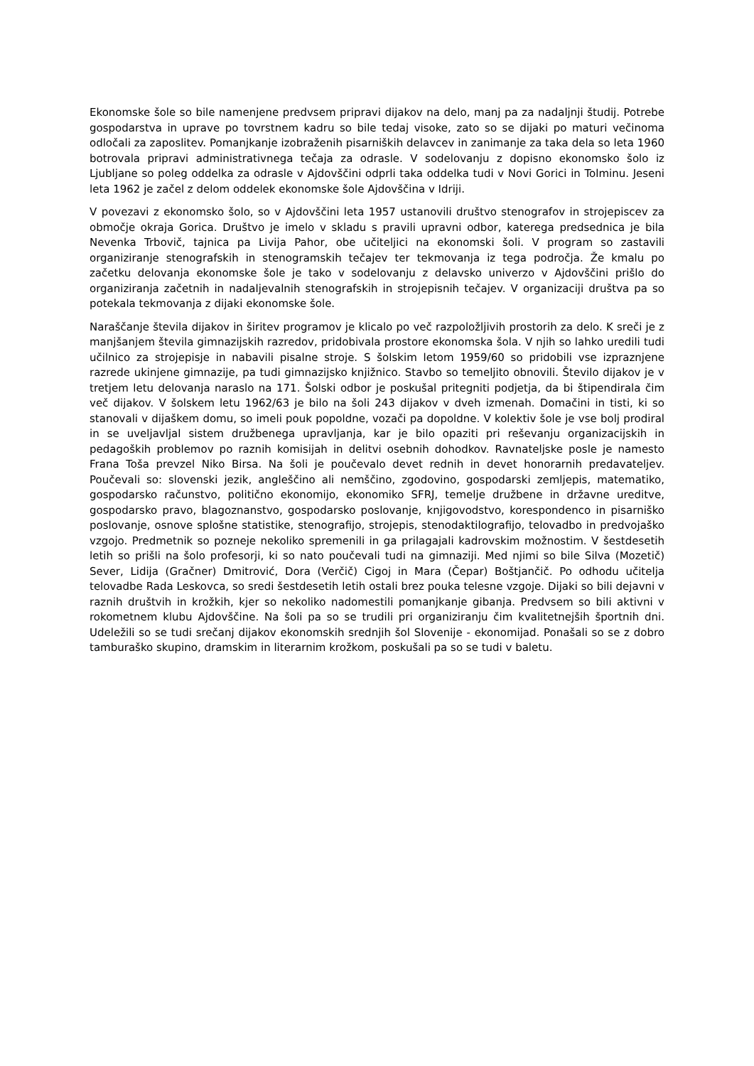Ekonomske šole so bile namenjene predvsem pripravi dijakov na delo, manj pa za nadaljnji študij. Potrebe gospodarstva in uprave po tovrstnem kadru so bile tedaj visoke, zato so se dijaki po maturi večinoma odločali za zaposlitev. Pomanjkanje izobraženih pisarniških delavcev in zanimanje za taka dela so leta 1960 botrovala pripravi administrativnega tečaja za odrasle. V sodelovanju z dopisno ekonomsko šolo iz Ljubljane so poleg oddelka za odrasle v Ajdovščini odprli taka oddelka tudi v Novi Gorici in Tolminu. Jeseni leta 1962 je začel z delom oddelek ekonomske šole Ajdovščina v Idriji.
V povezavi z ekonomsko šolo, so v Ajdovščini leta 1957 ustanovili društvo stenografov in strojepiscev za območje okraja Gorica. Društvo je imelo v skladu s pravili upravni odbor, katerega predsednica je bila Nevenka Trbovič, tajnica pa Livija Pahor, obe učiteljici na ekonomski šoli. V program so zastavili organiziranje stenografskih in stenogramskih tečajev ter tekmovanja iz tega področja. Že kmalu po začetku delovanja ekonomske šole je tako v sodelovanju z delavsko univerzo v Ajdovščini prišlo do organiziranja začetnih in nadaljevalnih stenografskih in strojepisnih tečajev. V organizaciji društva pa so potekala tekmovanja z dijaki ekonomske šole.
Naraščanje števila dijakov in širitev programov je klicalo po več razpoložljivih prostorih za delo. K sreči je z manjšanjem števila gimnazijskih razredov, pridobivala prostore ekonomska šola. V njih so lahko uredili tudi učilnico za strojepisje in nabavili pisalne stroje. S šolskim letom 1959/60 so pridobili vse izpraznjene razrede ukinjene gimnazije, pa tudi gimnazijsko knjižnico. Stavbo so temeljito obnovili. Število dijakov je v tretjem letu delovanja naraslo na 171. Šolski odbor je poskušal pritegniti podjetja, da bi štipendirala čim več dijakov. V šolskem letu 1962/63 je bilo na šoli 243 dijakov v dveh izmenah. Domačini in tisti, ki so stanovali v dijaškem domu, so imeli pouk popoldne, vozači pa dopoldne. V kolektiv šole je vse bolj prodiral in se uveljavljal sistem družbenega upravljanja, kar je bilo opaziti pri reševanju organizacijskih in pedagoških problemov po raznih komisijah in delitvi osebnih dohodkov. Ravnateljske posle je namesto Frana Toša prevzel Niko Birsa. Na šoli je poučevalo devet rednih in devet honorarnih predavateljev. Poučevali so: slovenski jezik, angleščino ali nemščino, zgodovino, gospodarski zemljepis, matematiko, gospodarsko računstvo, politično ekonomijo, ekonomiko SFRJ, temelje družbene in državne ureditve, gospodarsko pravo, blagoznanstvo, gospodarsko poslovanje, knjigovodstvo, korespondenco in pisarniško poslovanje, osnove splošne statistike, stenografijo, strojepis, stenodaktilografijo, telovadbo in predvojaško vzgojo. Predmetnik so pozneje nekoliko spremenili in ga prilagajali kadrovskim možnostim. V šestdesetih letih so prišli na šolo profesorji, ki so nato poučevali tudi na gimnaziji. Med njimi so bile Silva (Mozetič) Sever, Lidija (Gračner) Dmitrović, Dora (Verčič) Cigoj in Mara (Čepar) Boštjančič. Po odhodu učitelja telovadbe Rada Leskovca, so sredi šestdesetih letih ostali brez pouka telesne vzgoje. Dijaki so bili dejavni v raznih društvih in krožkih, kjer so nekoliko nadomestili pomanjkanje gibanja. Predvsem so bili aktivni v rokometnem klubu Ajdovščine. Na šoli pa so se trudili pri organiziranju čim kvalitetnejših športnih dni. Udeležili so se tudi srečanj dijakov ekonomskih srednjih šol Slovenije - ekonomijad. Ponašali so se z dobro tamburaško skupino, dramskim in literarnim krožkom, poskušali pa so se tudi v baletu.